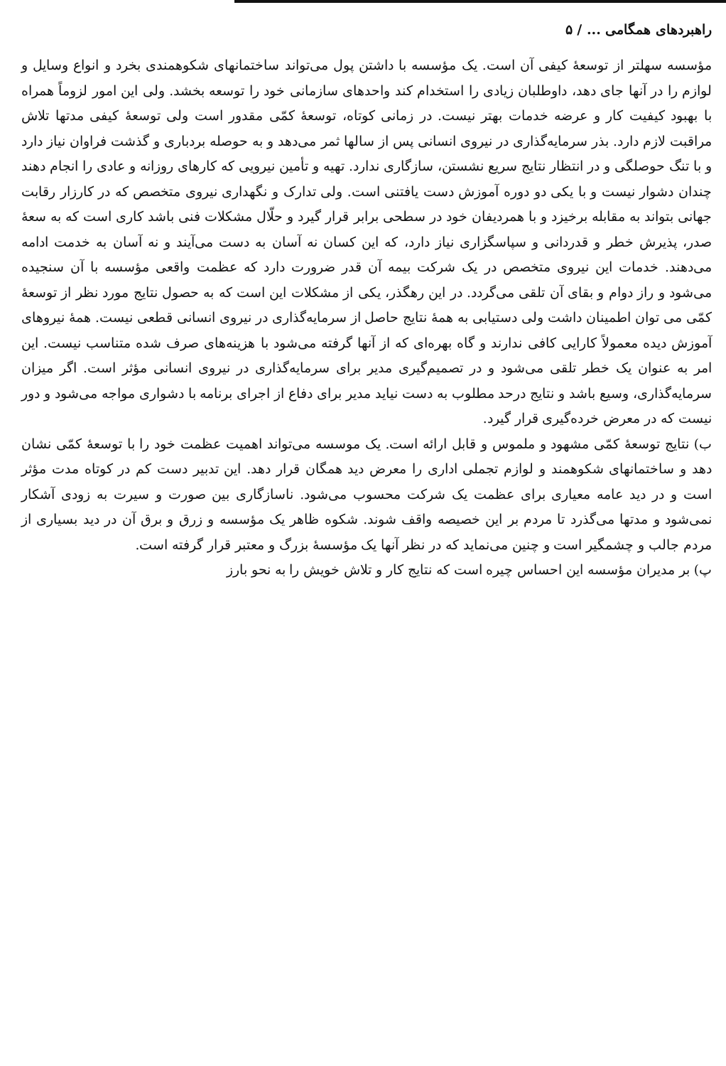راهبردهای همگامی ... / ۵
مؤسسه سهلتر از توسعهٔ کیفی آن است. یک مؤسسه با داشتن پول می‌تواند ساختمانهای شکوهمندی بخرد و انواع وسایل و لوازم را در آنها جای دهد، داوطلبان زیادی را استخدام کند واحدهای سازمانی خود را توسعه بخشد. ولی این امور لزوماً همراه با بهبود کیفیت کار و عرضه خدمات بهتر نیست. در زمانی کوتاه، توسعهٔ کمّی مقدور است ولی توسعهٔ کیفی مدتها تلاش مراقبت لازم دارد. بذر سرمایه‌گذاری در نیروی انسانی پس از سالها ثمر می‌دهد و به حوصله بردباری و گذشت فراوان نیاز دارد و با تنگ حوصلگی و در انتظار نتایج سریع نشستن، سازگاری ندارد. تهیه و تأمین نیرویی که کارهای روزانه و عادی را انجام دهند چندان دشوار نیست و با یکی دو دوره آموزش دست یافتنی است. ولی تدارک و نگهداری نیروی متخصص که در کارزار رقابت جهانی بتواند به مقابله برخیزد و با همردیفان خود در سطحی برابر قرار گیرد و حلّال مشکلات فنی باشد کاری است که به سعهٔ صدر، پذیرش خطر و قدردانی و سپاسگزاری نیاز دارد، که این کسان نه آسان به دست می‌آیند و نه آسان به خدمت ادامه می‌دهند. خدمات این نیروی متخصص در یک شرکت بیمه آن قدر ضرورت دارد که عظمت واقعی مؤسسه با آن سنجیده می‌شود و راز دوام و بقای آن تلقی می‌گردد. در این رهگذر، یکی از مشکلات این است که به حصول نتایج مورد نظر از توسعهٔ کمّی می توان اطمینان داشت ولی دستیابی به همهٔ نتایج حاصل از سرمایه‌گذاری در نیروی انسانی قطعی نیست. همهٔ نیروهای آموزش دیده معمولاً کارایی کافی ندارند و گاه بهره‌ای که از آنها گرفته می‌شود با هزینه‌های صرف شده متناسب نیست. این امر به عنوان یک خطر تلقی می‌شود و در تصمیم‌گیری مدیر برای سرمایه‌گذاری در نیروی انسانی مؤثر است. اگر میزان سرمایه‌گذاری، وسیع باشد و نتایج درحد مطلوب به دست نیاید مدیر برای دفاع از اجرای برنامه با دشواری مواجه می‌شود و دور نیست که در معرض خرده‌گیری قرار گیرد.
ب) نتایج توسعهٔ کمّی مشهود و ملموس و قابل ارائه است. یک موسسه می‌تواند اهمیت عظمت خود را با توسعهٔ کمّی نشان دهد و ساختمانهای شکوهمند و لوازم تجملی اداری را معرض دید همگان قرار دهد. این تدبیر دست کم در کوتاه مدت مؤثر است و در دید عامه معیاری برای عظمت یک شرکت محسوب می‌شود. ناسازگاری بین صورت و سیرت به زودی آشکار نمی‌شود و مدتها می‌گذرد تا مردم بر این خصیصه واقف شوند. شکوه ظاهر یک مؤسسه و زرق و برق آن در دید بسیاری از مردم جالب و چشمگیر است و چنین می‌نماید که در نظر آنها یک مؤسسهٔ بزرگ و معتبر قرار گرفته است.
پ) بر مدیران مؤسسه این احساس چیره است که نتایج کار و تلاش خویش را به نحو بارز